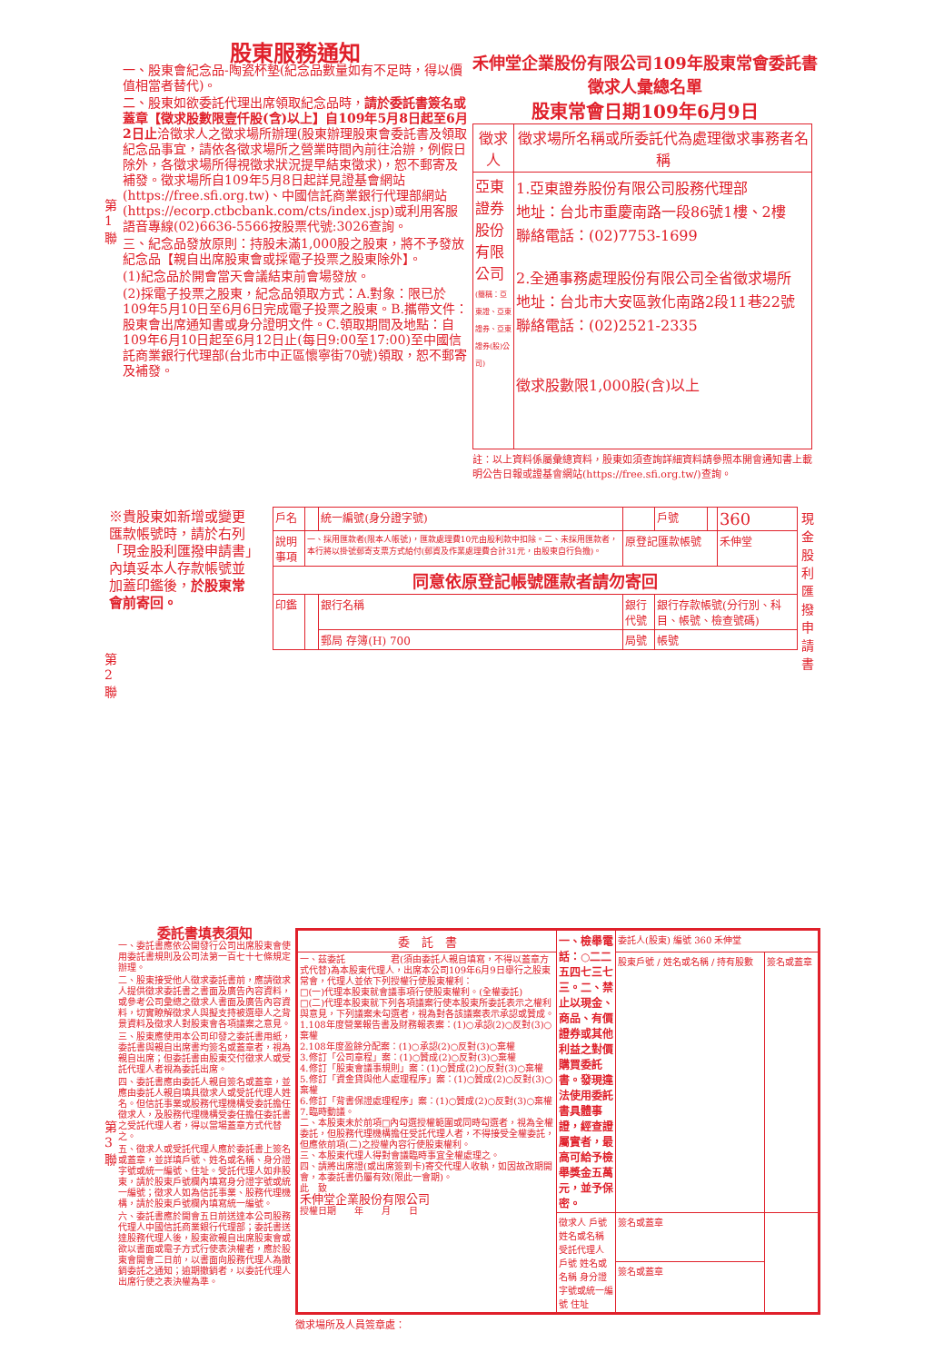股東服務通知
一、股東會紀念品-陶瓷杯墊(紀念品數量如有不足時，得以價值相當者替代)。
二、股東如欲委託代理出席領取紀念品時，請於委託書簽名或蓋章【徵求股數限壹仟股(含)以上】自109年5月8日起至6月2日止洽徵求人之徵求場所辦理(股東辦理股東會委託書及領取紀念品事宜，請依各徵求場所之營業時間內前往洽辦，例假日除外，各徵求場所得視徵求狀況提早結束徵求)，恕不郵寄及補發。徵求場所自109年5月8日起詳見證基會網站(https://free.sfi.org.tw)、中國信託商業銀行代理部網站(https://ecorp.ctbcbank.com/cts/index.jsp)或利用客服語音專線(02)6636-5566按股票代號:3026查詢。
三、紀念品發放原則：持股未滿1,000股之股東，將不予發放紀念品【親自出席股東會或採電子投票之股東除外】。
(1)紀念品於開會當天會議結束前會場發放。
(2)採電子投票之股東，紀念品領取方式：A.對象：限已於109年5月10日至6月6日完成電子投票之股東。B.攜帶文件：股東會出席通知書或身分證明文件。C.領取期間及地點：自109年6月10日起至6月12日止(每日9:00至17:00)至中國信託商業銀行代理部(台北市中正區懷寧街70號)領取，恕不郵寄及補發。
第 1 聯
禾伸堂企業股份有限公司109年股東常會委託書徵求人彙總名單
股東常會日期109年6月9日
| 徵求人 | 徵求場所名稱或所委託代為處理徵求事務者名稱 |
| --- | --- |
| 亞東證券股份有限公司 (簡稱：亞東證、亞東證券、亞東證券(股)公司) | 1.亞東證券股份有限公司股務代理部 地址：台北市重慶南路一段86號1樓、2樓 聯絡電話：(02)7753-1699 2.全通事務處理股份有限公司全省徵求場所 地址：台北市大安區敦化南路2段11巷22號 聯絡電話：(02)2521-2335 徵求股數限1,000股(含)以上 |
註：以上資料係屬彙總資料，股東如須查詢詳細資料請參照本開會通知書上載明公告日報或證基會網站(https://free.sfi.org.tw/)查詢。
※貴股東如新增或變更匯款帳號時，請於右列「現金股利匯撥申請書」內填妥本人存款帳號並加蓋印鑑後，於股東常會前寄回。
第 2 聯
| 戶名 | | 統一編號(身分證字號) | | 戶號 | | 360 |
| 說明事項 | 一、採用匯款者(限本人帳號)，匯款處理費10元由股利款中扣除。二、未採用匯款者，本行將以掛號郵寄支票方式給付(郵資及作業處理費合計31元，由股東自行負擔)。 | | 原登記匯款帳號 | | | 禾伸堂 |
| 同意依原登記帳號匯款者請勿寄回 | | | | | | |
| 印鑑 | | 銀行名稱 | 銀行代號 | 銀行存款帳號(分行別、科目、帳號、檢查號碼) | | |
| | | 郵局 存簿(H) 700 | 局號 | 帳號 | | |
現金股利匯撥申請書
委託書填表須知
一、委託書應依公開發行公司出席股東會使用委託書規則及公司法第一百七十七條規定辦理。
二、股東接受他人徵求委託書前，應請徵求人提供徵求委託書之書面及廣告內容資料，或參考公司彙總之徵求人書面及廣告內容資料，切實瞭解徵求人與擬支持被選舉人之背景資料及徵求人對股東會各項議案之意見。
三、股東應使用本公司印發之委託書用紙，委託書與親自出席書均簽名或蓋章者，視為親自出席；但委託書由股東交付徵求人或受託代理人者視為委託出席。
四、委託書應由委託人親自簽名或蓋章，並應由委託人親自填具徵求人或受託代理人姓名。但信託事業或股務代理機構受委託擔任徵求人，及股務代理機構受委任擔任委託書之受託代理人者，得以當場蓋章方式代替之。
五、徵求人或受託代理人應於委託書上簽名或蓋章，並詳填戶號、姓名或名稱、身分證字號或統一編號、住址。受託代理人如非股東，請於股東戶號欄內填寫身分證字號或統一編號；徵求人如為信託事業、股務代理機構，請於股東戶號欄內填寫統一編號。
六、委託書應於開會五日前送達本公司股務代理人中國信託商業銀行代理部；委託書送達股務代理人後，股東欲親自出席股東會或欲以書面或電子方式行使表決權者，應於股東會開會二日前，以書面向股務代理人為撤銷委託之通知；逾期撤銷者，以委託代理人出席行使之表決權為準。
第 3 聯
| 委 託 書 | 一、檢舉電話：○二二五四七三七三。二、禁止以現金、商品、有價證券或其他利益之對價購買委託書。發現違法使用委託書具體事證，經查證屬實者，最高可給予檢舉獎金五萬元，並予保密。 | 委託人(股東) 編號 360 禾伸堂 | |
| 一、茲委託 君(須由委託人親自填寫，不得以蓋章方式代替)為本股東代理人，出席本公司109年6月9日舉行之股東常會，代理人並依下列授權行使股東權利： □(一)代理本股東就會議事項行使股東權利。(全權委託) □(二)代理本股東就下列各項議案行使本股東所委託表示之權利與意見，下列議案未勾選者，視為對各該議案表示承認或贊成。 1.108年度營業報告書及財務報表案：(1)○承認(2)○反對(3)○棄權 2.108年度盈餘分配案：(1)○承認(2)○反對(3)○棄權 3.修訂「公司章程」案：(1)○贊成(2)○反對(3)○棄權 4.修訂「股東會議事規則」案：(1)○贊成(2)○反對(3)○棄權 5.修訂「資金貸與他人處理程序」案：(1)○贊成(2)○反對(3)○棄權 6.修訂「背書保證處理程序」案：(1)○贊成(2)○反對(3)○棄權 7.臨時動議。 二、本股東未於前項□內勾選授權範圍或同時勾選者，視為全權委託，但股務代理機構擔任受託代理人者，不得接受全權委託，但應依前項(二)之授權內容行使股東權利。 三、本股東代理人得對會議臨時事宜全權處理之。 四、請將出席證(或出席簽到卡)寄交代理人收執，如因故改期開會，本委託書仍屬有效(限此一會期)。 此 致 禾伸堂企業股份有限公司 授權日期 年 月 日 | | 股東戶號 / 姓名或名稱 / 持有股數 | 簽名或蓋章 |
| | 徵求人 戶號 姓名或名稱 受託代理人 戶號 姓名或名稱 身分證字號或統一編號 住址 | 簽名或蓋章 | |
| | | 簽名或蓋章 | |
徵求場所及人員簽章處：